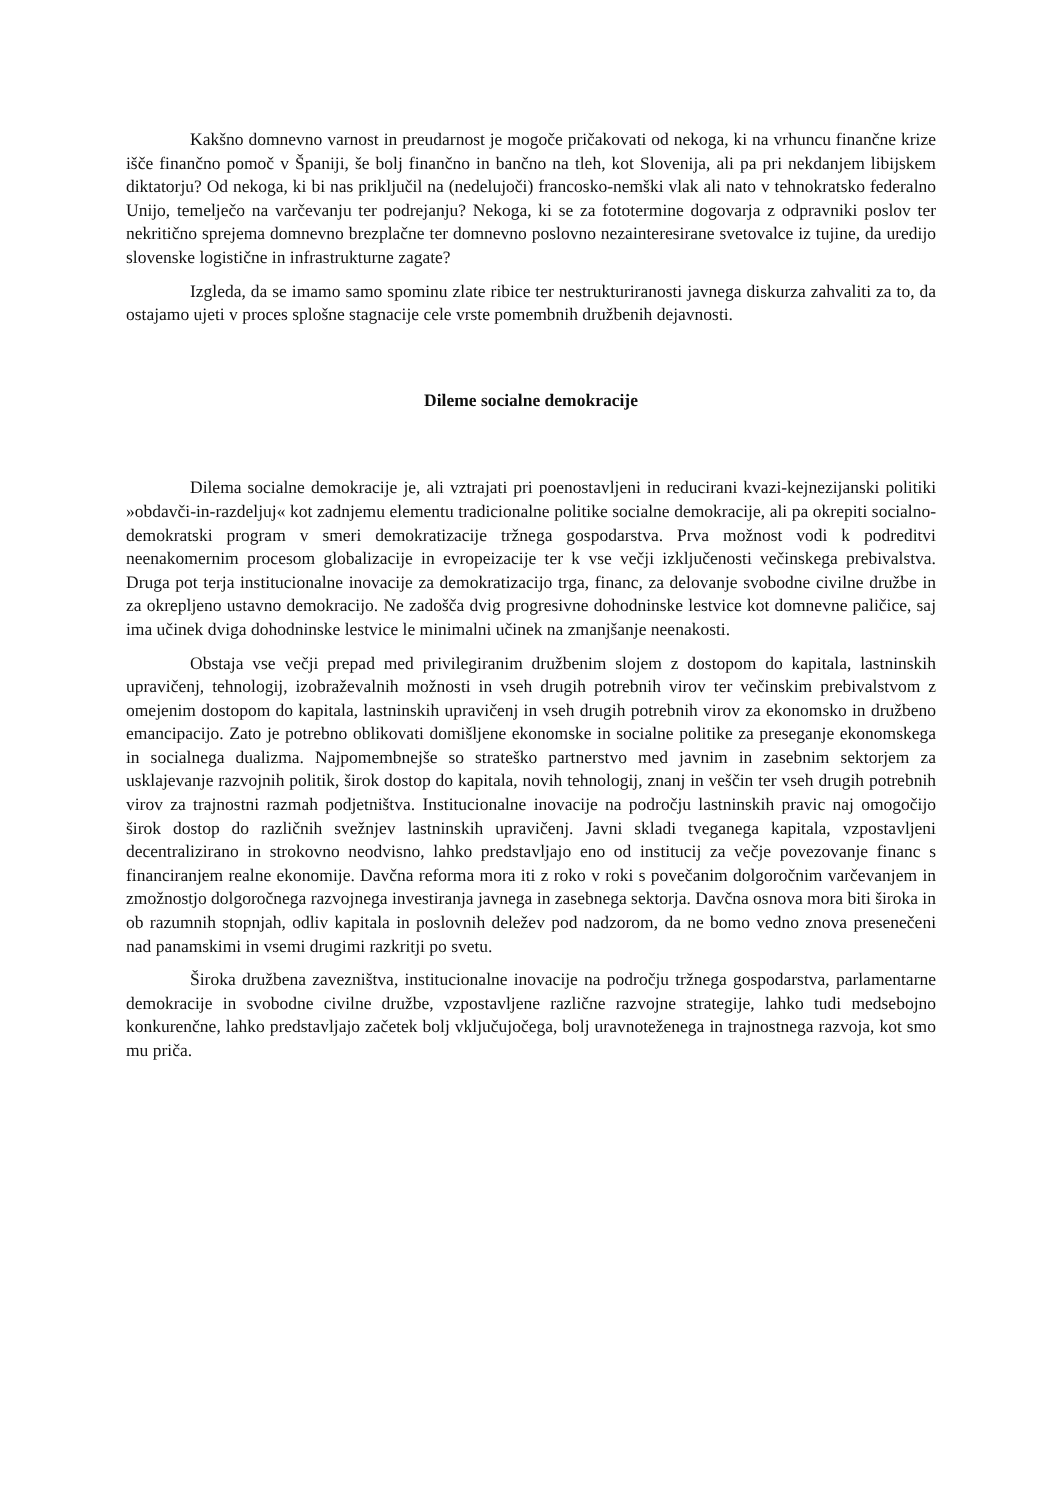Kakšno domnevno varnost in preudarnost je mogoče pričakovati od nekoga, ki na vrhuncu finančne krize išče finančno pomoč v Španiji, še bolj finančno in bančno na tleh, kot Slovenija, ali pa pri nekdanjem libijskem diktatorju? Od nekoga, ki bi nas priključil na (nedelujoči) francosko-nemški vlak ali nato v tehnokratsko federalno Unijo, temelječo na varčevanju ter podrejanju? Nekoga, ki se za fototermine dogovarja z odpravniki poslov ter nekritično sprejema domnevno brezplačne ter domnevno poslovno nezainteresirane svetovalce iz tujine, da uredijo slovenske logistične in infrastrukturne zagate?
Izgleda, da se imamo samo spominu zlate ribice ter nestrukturiranosti javnega diskurza zahvaliti za to, da ostajamo ujeti v proces splošne stagnacije cele vrste pomembnih družbenih dejavnosti.
Dileme socialne demokracije
Dilema socialne demokracije je, ali vztrajati pri poenostavljeni in reducirani kvazi-kejnezijanski politiki »obdavči-in-razdeljuj« kot zadnjemu elementu tradicionalne politike socialne demokracije, ali pa okrepiti socialno-demokratski program v smeri demokratizacije tržnega gospodarstva. Prva možnost vodi k podreditvi neenakomernim procesom globalizacije in evropeizacije ter k vse večji izključenosti večinskega prebivalstva. Druga pot terja institucionalne inovacije za demokratizacijo trga, financ, za delovanje svobodne civilne družbe in za okrepljeno ustavno demokracijo. Ne zadošča dvig progresivne dohodninske lestvice kot domnevne paličice, saj ima učinek dviga dohodninske lestvice le minimalni učinek na zmanjšanje neenakosti.
Obstaja vse večji prepad med privilegiranim družbenim slojem z dostopom do kapitala, lastninskih upravičenj, tehnologij, izobraževalnih možnosti in vseh drugih potrebnih virov ter večinskim prebivalstvom z omejenim dostopom do kapitala, lastninskih upravičenj in vseh drugih potrebnih virov za ekonomsko in družbeno emancipacijo. Zato je potrebno oblikovati domišljene ekonomske in socialne politike za preseganje ekonomskega in socialnega dualizma. Najpomembnejše so strateško partnerstvo med javnim in zasebnim sektorjem za usklajevanje razvojnih politik, širok dostop do kapitala, novih tehnologij, znanj in veščin ter vseh drugih potrebnih virov za trajnostni razmah podjetništva. Institucionalne inovacije na področju lastninskih pravic naj omogočijo širok dostop do različnih svežnjev lastninskih upravičenj. Javni skladi tveganega kapitala, vzpostavljeni decentralizirano in strokovno neodvisno, lahko predstavljajo eno od institucij za večje povezovanje financ s financiranjem realne ekonomije. Davčna reforma mora iti z roko v roki s povečanim dolgoročnim varčevanjem in zmožnostjo dolgoročnega razvojnega investiranja javnega in zasebnega sektorja. Davčna osnova mora biti široka in ob razumnih stopnjah, odliv kapitala in poslovnih deležev pod nadzorom, da ne bomo vedno znova presenečeni nad panamskimi in vsemi drugimi razkritji po svetu.
Široka družbena zavezništva, institucionalne inovacije na področju tržnega gospodarstva, parlamentarne demokracije in svobodne civilne družbe, vzpostavljene različne razvojne strategije, lahko tudi medsebojno konkurenčne, lahko predstavljajo začetek bolj vključujočega, bolj uravnoteženega in trajnostnega razvoja, kot smo mu priča.